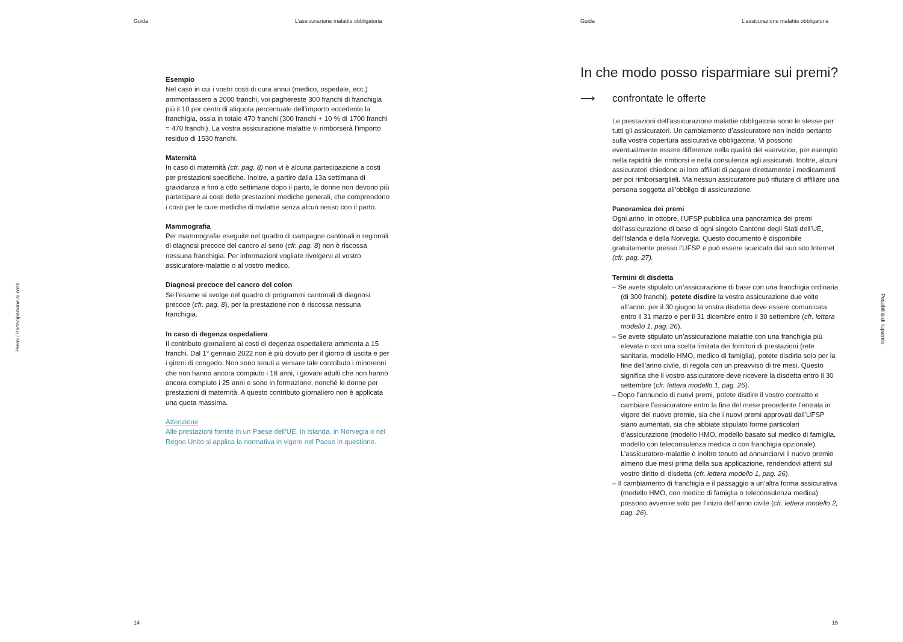Guida
L’assicurazione malattie obbligatoria
Premi / Partecipazione ai costi
Esempio
Nel caso in cui i vostri costi di cura annui (medico, ospedale, ecc.) ammontassero a 2000 franchi, voi paghereste 300 franchi di franchigia più il 10 per cento di aliquota percentuale dell’importo eccedente la franchigia, ossia in totale 470 franchi (300 franchi + 10 % di 1700 franchi = 470 franchi). La vostra assicurazione malattie vi rimborserà l’importo residuo di 1530 franchi.
Maternità
In caso di maternità (cfr. pag. 8) non vi è alcuna partecipazione a costi per prestazioni specifiche. Inoltre, a partire dalla 13a settimana di gravidanza e fino a otto settimane dopo il parto, le donne non devono più partecipare ai costi delle prestazioni mediche generali, che comprendono i costi per le cure mediche di malattie senza alcun nesso con il parto.
Mammografia
Per mammografie eseguite nel quadro di campagne cantonali o regionali di diagnosi precoce del cancro al seno (cfr. pag. 8) non è riscossa nessuna franchigia. Per informazioni vogliate rivolgervi al vostro assicuratore-malattie o al vostro medico.
Diagnosi precoce del cancro del colon
Se l’esame si svolge nel quadro di programmi cantonali di diagnosi precoce (cfr. pag. 8), per la prestazione non è riscossa nessuna franchigia.
In caso di degenza ospedaliera
Il contributo giornaliero ai costi di degenza ospedaliera ammonta a 15 franchi. Dal 1° gennaio 2022 non è più dovuto per il giorno di uscita e per i giorni di congedo. Non sono tenuti a versare tale contributo i minorenni che non hanno ancora compiuto i 18 anni, i giovani adulti che non hanno ancora compiuto i 25 anni e sono in formazione, nonché le donne per prestazioni di maternità. A questo contributo giornaliero non è applicata una quota massima.
Attenzione
Alle prestazioni fornite in un Paese dell’UE, in Islanda, in Norvegia o nel Regno Unito si applica la normativa in vigore nel Paese in questione.
14
Guida
L’assicurazione malattie obbligatoria
Possibilità di risparmio
In che modo posso risparmiare sui premi?
⟶ confrontate le offerte
Le prestazioni dell’assicurazione malattie obbligatoria sono le stesse per tutti gli assicuratori. Un cambiamento d’assicuratore non incide pertanto sulla vostra copertura assicurativa obbligatoria. Vi possono eventualmente essere differenze nella qualità del «servizio», per esempio nella rapidità dei rimborsi e nella consulenza agli assicurati. Inoltre, alcuni assicuratori chiedono ai loro affiliati di pagare direttamente i medicamenti per poi rimborsarglieli. Ma nessun assicuratore può rifiutare di affiliare una persona soggetta all’obbligo di assicurazione.
Panoramica dei premi
Ogni anno, in ottobre, l’UFSP pubblica una panoramica dei premi dell’assicurazione di base di ogni singolo Cantone degli Stati dell’UE, dell’Islanda e della Norvegia. Questo documento è disponibile gratuitamente presso l’UFSP e può essere scaricato dal suo sito Internet (cfr. pag. 27).
Termini di disdetta
– Se avete stipulato un’assicurazione di base con una franchigia ordinaria (di 300 franchi), potete disdire la vostra assicurazione due volte all’anno: per il 30 giugno la vostra disdetta deve essere comunicata entro il 31 marzo e per il 31 dicembre entro il 30 settembre (cfr. lettera modello 1, pag. 26).
– Se avete stipulato un’assicurazione malattie con una franchigia più elevata o con una scelta limitata dei fornitori di prestazioni (rete sanitaria, modello HMO, medico di famiglia), potete disdirla solo per la fine dell’anno civile, di regola con un preavviso di tre mesi. Questo significa che il vostro assicuratore deve ricevere la disdetta entro il 30 settembre (cfr. lettera modello 1, pag. 26).
– Dopo l’annuncio di nuovi premi, potete disdire il vostro contratto e cambiare l’assicuratore entro la fine del mese precedente l’entrata in vigore del nuovo premio, sia che i nuovi premi approvati dall’UFSP siano aumentati, sia che abbiate stipulato forme particolari d’assicurazione (modello HMO, modello basato sul medico di famiglia, modello con teleconsulenza medica o con franchigia opzionale). L’assicuratore-malattie è inoltre tenuto ad annunciarvi il nuovo premio almeno due mesi prima della sua applicazione, rendendovi attenti sul vostro diritto di disdetta (cfr. lettera modello 1, pag. 26).
– Il cambiamento di franchigia e il passaggio a un’altra forma assicurativa (modello HMO, con medico di famiglia o teleconsulenza medica) possono avvenire solo per l’inizio dell’anno civile (cfr. lettera modello 2, pag. 26).
15